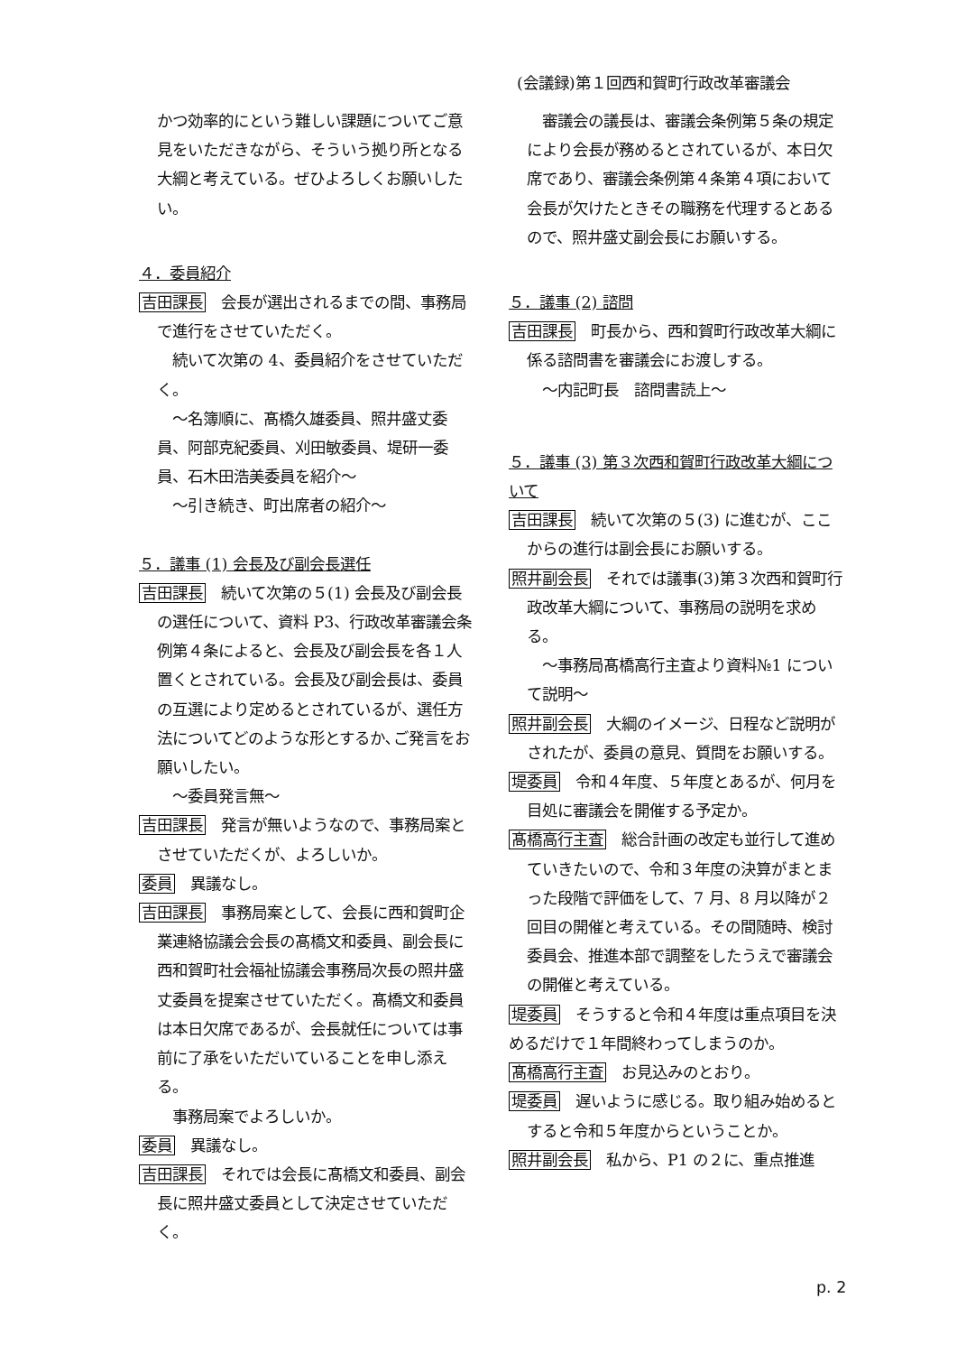(会議録)第１回西和賀町行政改革審議会
かつ効率的にという難しい課題についてご意見をいただきながら、そういう拠り所となる大綱と考えている。ぜひよろしくお願いしたい。
４．委員紹介
吉田課長　会長が選出されるまでの間、事務局で進行をさせていただく。
　続いて次第の 4、委員紹介をさせていただく。
　～名簿順に、髙橋久雄委員、照井盛丈委員、阿部克紀委員、刈田敏委員、堤研一委員、石木田浩美委員を紹介～
　～引き続き、町出席者の紹介～
５．議事 (1) 会長及び副会長選任
吉田課長　続いて次第の５(1) 会長及び副会長の選任について、資料 P3、行政改革審議会条例第４条によると、会長及び副会長を各１人置くとされている。会長及び副会長は、委員の互選により定めるとされているが、選任方法についてどのような形とするか､ご発言をお願いしたい。
　～委員発言無～
吉田課長　発言が無いようなので、事務局案とさせていただくが、よろしいか。
委員　異議なし。
吉田課長　事務局案として、会長に西和賀町企業連絡協議会会長の髙橋文和委員、副会長に西和賀町社会福祉協議会事務局次長の照井盛丈委員を提案させていただく。髙橋文和委員は本日欠席であるが、会長就任については事前に了承をいただいていることを申し添える。
　事務局案でよろしいか。
委員　異議なし。
吉田課長　それでは会長に髙橋文和委員、副会長に照井盛丈委員として決定させていただく。
　審議会の議長は、審議会条例第５条の規定により会長が務めるとされているが、本日欠席であり、審議会条例第４条第４項において会長が欠けたときその職務を代理するとあるので、照井盛丈副会長にお願いする。
５．議事 (2) 諮問
吉田課長　町長から、西和賀町行政改革大綱に係る諮問書を審議会にお渡しする。
　～内記町長　諮問書読上～
５．議事 (3) 第３次西和賀町行政改革大綱について
吉田課長　続いて次第の５(3) に進むが、ここからの進行は副会長にお願いする。
照井副会長　それでは議事(3)第３次西和賀町行政改革大綱について、事務局の説明を求める。
　～事務局髙橋高行主査より資料№1 について説明～
照井副会長　大綱のイメージ、日程など説明がされたが、委員の意見、質問をお願いする。
堤委員　令和４年度、５年度とあるが、何月を目処に審議会を開催する予定か。
髙橋高行主査　総合計画の改定も並行して進めていきたいので、令和３年度の決算がまとまった段階で評価をして、7 月、8 月以降が２回目の開催と考えている。その間随時、検討委員会、推進本部で調整をしたうえで審議会の開催と考えている。
堤委員　そうすると令和４年度は重点項目を決めるだけで１年間終わってしまうのか。
髙橋高行主査　お見込みのとおり。
堤委員　遅いように感じる。取り組み始めるとすると令和５年度からということか。
照井副会長　私から、P1 の２に、重点推進
p. 2